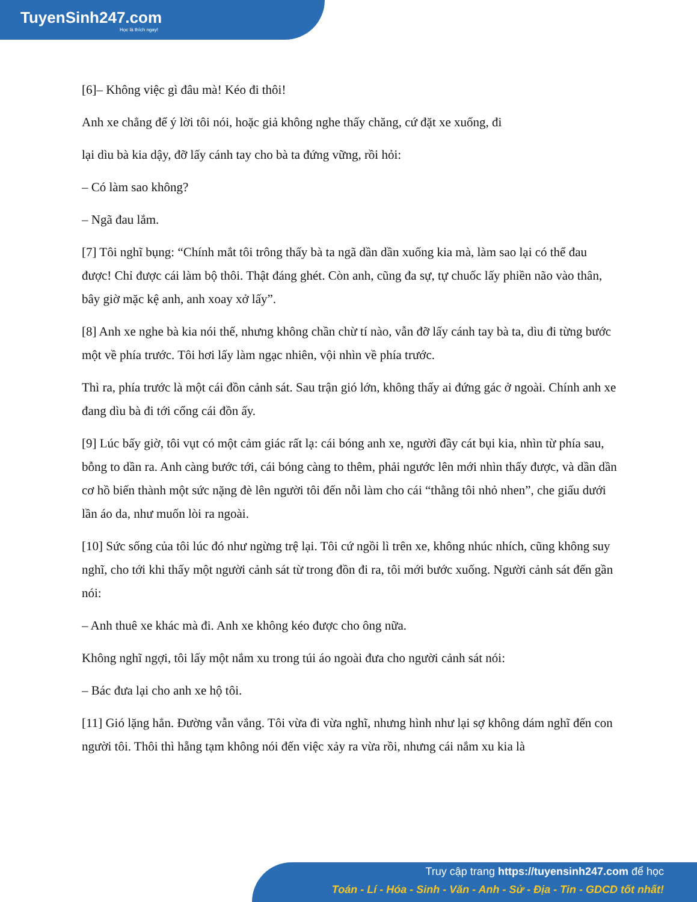TuyenSinh247.com
Học là thích ngay!
[6]– Không việc gì đâu mà! Kéo đi thôi!
Anh xe chẳng để ý lời tôi nói, hoặc giả không nghe thấy chăng, cứ đặt xe xuống, đi
lại dìu bà kia dậy, đỡ lấy cánh tay cho bà ta đứng vững, rồi hỏi:
– Có làm sao không?
– Ngã đau lắm.
[7] Tôi nghĩ bụng: “Chính mắt tôi trông thấy bà ta ngã dần dần xuống kia mà, làm sao lại có thể đau được! Chỉ được cái làm bộ thôi. Thật đáng ghét. Còn anh, cũng đa sự, tự chuốc lấy phiền não vào thân, bây giờ mặc kệ anh, anh xoay xở lấy”.
[8] Anh xe nghe bà kia nói thế, nhưng không chần chừ tí nào, vẫn đỡ lấy cánh tay bà ta, dìu đi từng bước một về phía trước. Tôi hơi lấy làm ngạc nhiên, vội nhìn về phía trước.
Thì ra, phía trước là một cái đồn cảnh sát. Sau trận gió lớn, không thấy ai đứng gác ở ngoài. Chính anh xe đang dìu bà đi tới cổng cái đồn ấy.
[9] Lúc bấy giờ, tôi vụt có một cảm giác rất lạ: cái bóng anh xe, người đầy cát bụi kia, nhìn từ phía sau, bỗng to dần ra. Anh càng bước tới, cái bóng càng to thêm, phải ngước lên mới nhìn thấy được, và dần dần cơ hồ biến thành một sức nặng đè lên người tôi đến nỗi làm cho cái “thằng tôi nhỏ nhen”, che giấu dưới lần áo da, như muốn lòi ra ngoài.
[10] Sức sống của tôi lúc đó như ngừng trệ lại. Tôi cứ ngồi lì trên xe, không nhúc nhích, cũng không suy nghĩ, cho tới khi thấy một người cảnh sát từ trong đồn đi ra, tôi mới bước xuống. Người cảnh sát đến gần nói:
– Anh thuê xe khác mà đi. Anh xe không kéo được cho ông nữa.
Không nghĩ ngợi, tôi lấy một nắm xu trong túi áo ngoài đưa cho người cảnh sát nói:
– Bác đưa lại cho anh xe hộ tôi.
[11] Gió lặng hẳn. Đường vẫn vắng. Tôi vừa đi vừa nghĩ, nhưng hình như lại sợ không dám nghĩ đến con người tôi. Thôi thì hẵng tạm không nói đến việc xảy ra vừa rồi, nhưng cái nắm xu kia là
Truy cập trang https://tuyensinh247.com để học
Toán - Lí - Hóa - Sinh - Văn - Anh - Sử - Địa - Tin - GDCD tốt nhất!